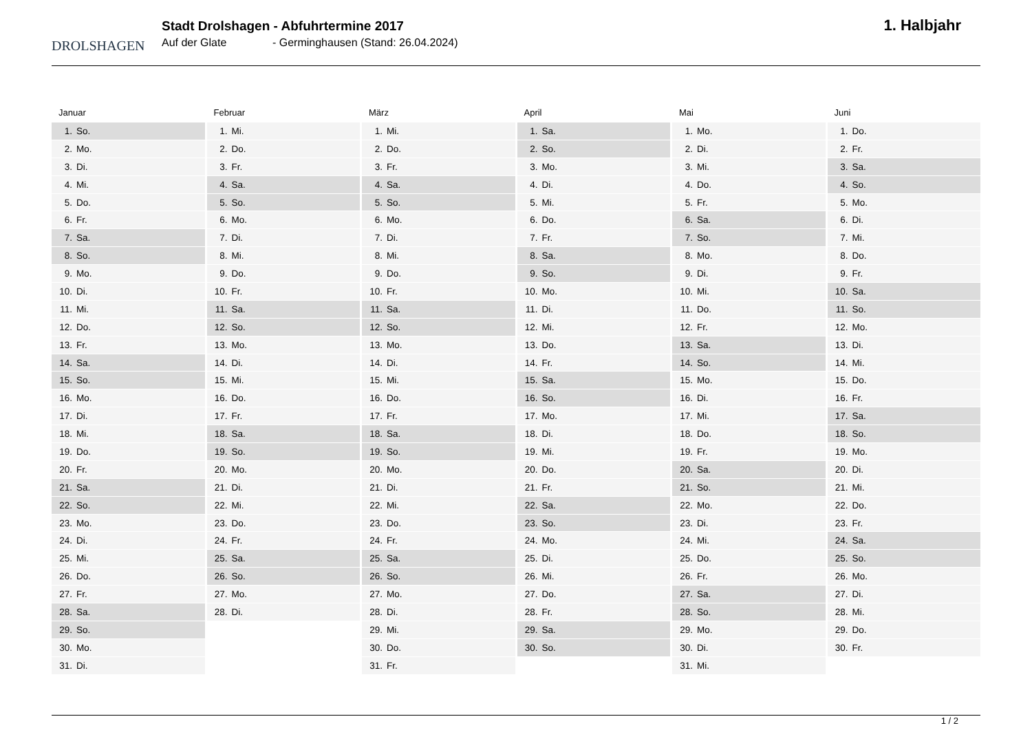DROLSHAGEN
Stadt Drolshagen - Abfuhrtermine 2017
Auf der Glate - Germinghausen (Stand: 26.04.2024)
1. Halbjahr
Januar
| 1. | So. |
| 2. | Mo. |
| 3. | Di. |
| 4. | Mi. |
| 5. | Do. |
| 6. | Fr. |
| 7. | Sa. |
| 8. | So. |
| 9. | Mo. |
| 10. | Di. |
| 11. | Mi. |
| 12. | Do. |
| 13. | Fr. |
| 14. | Sa. |
| 15. | So. |
| 16. | Mo. |
| 17. | Di. |
| 18. | Mi. |
| 19. | Do. |
| 20. | Fr. |
| 21. | Sa. |
| 22. | So. |
| 23. | Mo. |
| 24. | Di. |
| 25. | Mi. |
| 26. | Do. |
| 27. | Fr. |
| 28. | Sa. |
| 29. | So. |
| 30. | Mo. |
| 31. | Di. |
Februar
| 1. | Mi. |
| 2. | Do. |
| 3. | Fr. |
| 4. | Sa. |
| 5. | So. |
| 6. | Mo. |
| 7. | Di. |
| 8. | Mi. |
| 9. | Do. |
| 10. | Fr. |
| 11. | Sa. |
| 12. | So. |
| 13. | Mo. |
| 14. | Di. |
| 15. | Mi. |
| 16. | Do. |
| 17. | Fr. |
| 18. | Sa. |
| 19. | So. |
| 20. | Mo. |
| 21. | Di. |
| 22. | Mi. |
| 23. | Do. |
| 24. | Fr. |
| 25. | Sa. |
| 26. | So. |
| 27. | Mo. |
| 28. | Di. |
März
| 1. | Mi. |
| 2. | Do. |
| 3. | Fr. |
| 4. | Sa. |
| 5. | So. |
| 6. | Mo. |
| 7. | Di. |
| 8. | Mi. |
| 9. | Do. |
| 10. | Fr. |
| 11. | Sa. |
| 12. | So. |
| 13. | Mo. |
| 14. | Di. |
| 15. | Mi. |
| 16. | Do. |
| 17. | Fr. |
| 18. | Sa. |
| 19. | So. |
| 20. | Mo. |
| 21. | Di. |
| 22. | Mi. |
| 23. | Do. |
| 24. | Fr. |
| 25. | Sa. |
| 26. | So. |
| 27. | Mo. |
| 28. | Di. |
| 29. | Mi. |
| 30. | Do. |
| 31. | Fr. |
April
| 1. | Sa. |
| 2. | So. |
| 3. | Mo. |
| 4. | Di. |
| 5. | Mi. |
| 6. | Do. |
| 7. | Fr. |
| 8. | Sa. |
| 9. | So. |
| 10. | Mo. |
| 11. | Di. |
| 12. | Mi. |
| 13. | Do. |
| 14. | Fr. |
| 15. | Sa. |
| 16. | So. |
| 17. | Mo. |
| 18. | Di. |
| 19. | Mi. |
| 20. | Do. |
| 21. | Fr. |
| 22. | Sa. |
| 23. | So. |
| 24. | Mo. |
| 25. | Di. |
| 26. | Mi. |
| 27. | Do. |
| 28. | Fr. |
| 29. | Sa. |
| 30. | So. |
Mai
| 1. | Mo. |
| 2. | Di. |
| 3. | Mi. |
| 4. | Do. |
| 5. | Fr. |
| 6. | Sa. |
| 7. | So. |
| 8. | Mo. |
| 9. | Di. |
| 10. | Mi. |
| 11. | Do. |
| 12. | Fr. |
| 13. | Sa. |
| 14. | So. |
| 15. | Mo. |
| 16. | Di. |
| 17. | Mi. |
| 18. | Do. |
| 19. | Fr. |
| 20. | Sa. |
| 21. | So. |
| 22. | Mo. |
| 23. | Di. |
| 24. | Mi. |
| 25. | Do. |
| 26. | Fr. |
| 27. | Sa. |
| 28. | So. |
| 29. | Mo. |
| 30. | Di. |
| 31. | Mi. |
Juni
| 1. | Do. |
| 2. | Fr. |
| 3. | Sa. |
| 4. | So. |
| 5. | Mo. |
| 6. | Di. |
| 7. | Mi. |
| 8. | Do. |
| 9. | Fr. |
| 10. | Sa. |
| 11. | So. |
| 12. | Mo. |
| 13. | Di. |
| 14. | Mi. |
| 15. | Do. |
| 16. | Fr. |
| 17. | Sa. |
| 18. | So. |
| 19. | Mo. |
| 20. | Di. |
| 21. | Mi. |
| 22. | Do. |
| 23. | Fr. |
| 24. | Sa. |
| 25. | So. |
| 26. | Mo. |
| 27. | Di. |
| 28. | Mi. |
| 29. | Do. |
| 30. | Fr. |
1 / 2